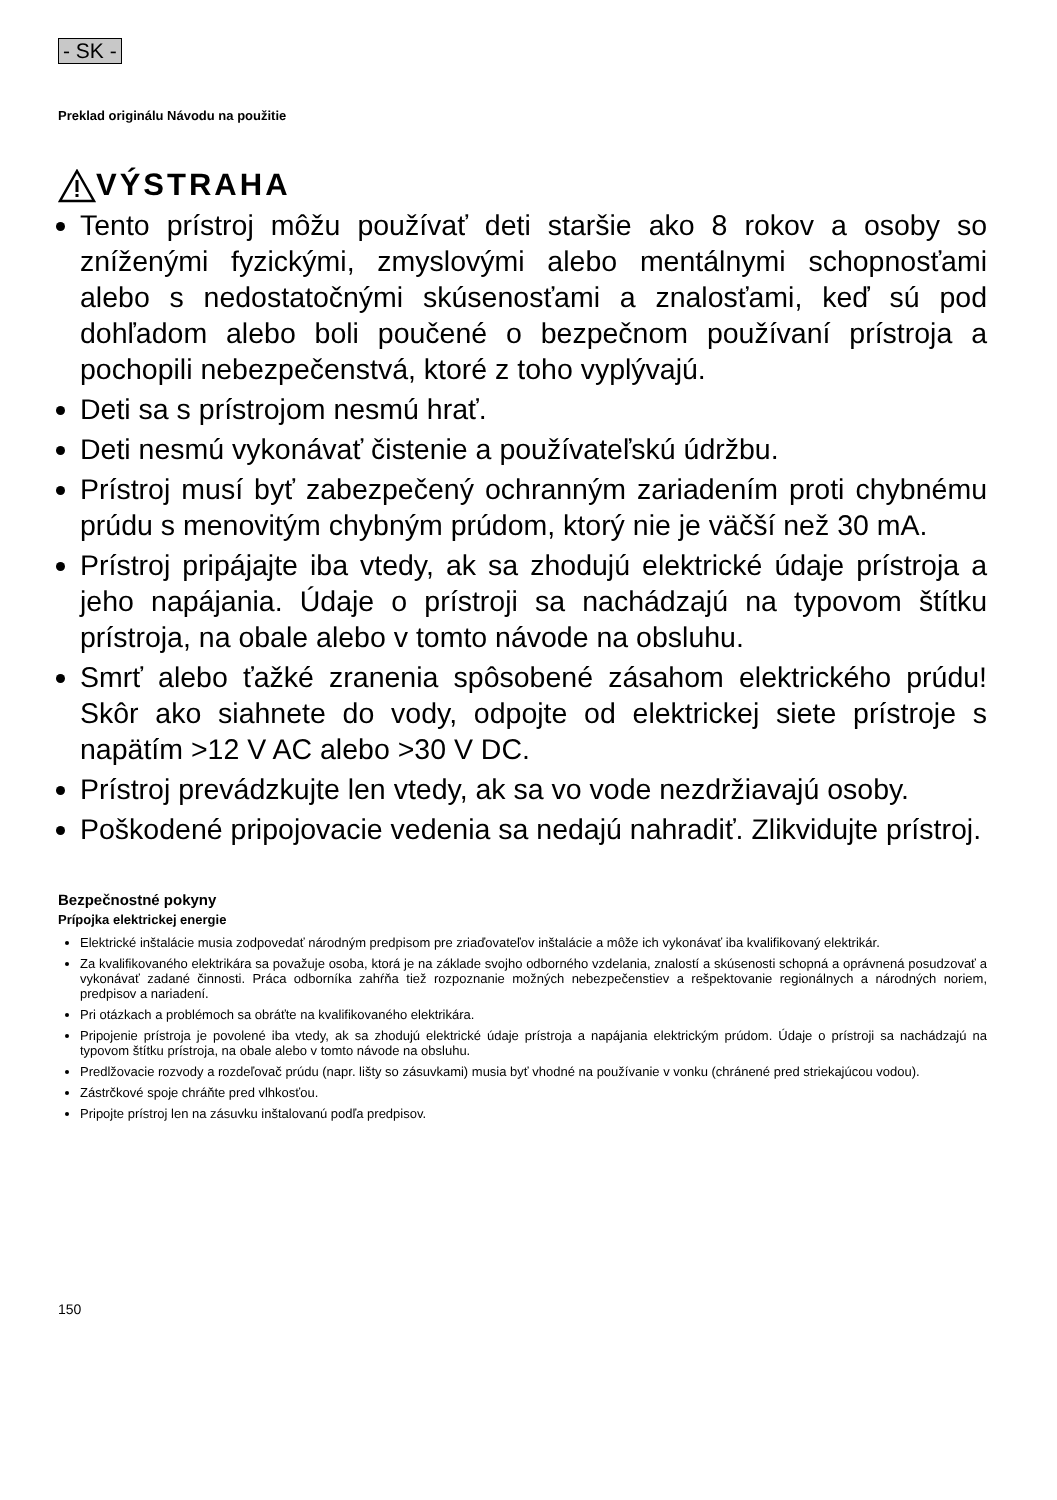- SK -
Preklad originálu Návodu na použitie
VÝSTRAHA
Tento prístroj môžu používať deti staršie ako 8 rokov a osoby so zníženými fyzickými, zmyslovými alebo mentálnymi schopnosťami alebo s nedostatočnými skúsenosťami a znalosťami, keď sú pod dohľadom alebo boli poučené o bezpečnom používaní prístroja a pochopili nebezpečenstvá, ktoré z toho vyplývajú.
Deti sa s prístrojom nesmú hrať.
Deti nesmú vykonávať čistenie a používateľskú údržbu.
Prístroj musí byť zabezpečený ochranným zariadením proti chybnému prúdu s menovitým chybným prúdom, ktorý nie je väčší než 30 mA.
Prístroj pripájajte iba vtedy, ak sa zhodujú elektrické údaje prístroja a jeho napájania. Údaje o prístroji sa nachádzajú na typovom štítku prístroja, na obale alebo v tomto návode na obsluhu.
Smrť alebo ťažké zranenia spôsobené zásahom elektrického prúdu! Skôr ako siahnete do vody, odpojte od elektrickej siete prístroje s napätím >12 V AC alebo >30 V DC.
Prístroj prevádzkujte len vtedy, ak sa vo vode nezdržiavajú osoby.
Poškodené pripojovacie vedenia sa nedajú nahradiť. Zlikvidujte prístroj.
Bezpečnostné pokyny
Prípojka elektrickej energie
Elektrické inštalácie musia zodpovedať národným predpisom pre zriaďovateľov inštalácie a môže ich vykonávať iba kvalifikovaný elektrikár.
Za kvalifikovaného elektrikára sa považuje osoba, ktorá je na základe svojho odborného vzdelania, znalostí a skúsenosti schopná a oprávnená posudzovať a vykonávať zadané činnosti. Práca odborníka zahŕňa tiež rozpoznanie možných nebezpečenstiev a rešpektovanie regionálnych a národných noriem, predpisov a nariadení.
Pri otázkach a problémoch sa obráťte na kvalifikovaného elektrikára.
Pripojenie prístroja je povolené iba vtedy, ak sa zhodujú elektrické údaje prístroja a napájania elektrickým prúdom. Údaje o prístroji sa nachádzajú na typovom štítku prístroja, na obale alebo v tomto návode na obsluhu.
Predlžovacie rozvody a rozdeľovač prúdu (napr. lišty so zásuvkami) musia byť vhodné na používanie v vonku (chránené pred striekajúcou vodou).
Zástrčkové spoje chráňte pred vlhkosťou.
Pripojte prístroj len na zásuvku inštalovanú podľa predpisov.
150